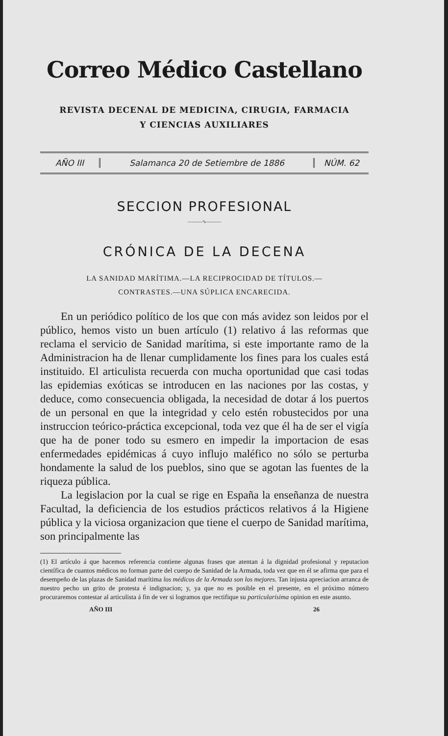Correo Médico Castellano
REVISTA DECENAL DE MEDICINA, CIRUGIA, FARMACIA
Y CIENCIAS AUXILIARES
AÑO III Salamanca 20 de Setiembre de 1886
NÚM. 62
SECCION PROFESIONAL
———∿———
CRÓNICA DE LA DECENA
LA SANIDAD MARÍTIMA.—LA RECIPROCIDAD DE TÍTULOS.—
CONTRASTES.—UNA SÚPLICA ENCARECIDA.
En un periódico político de los que con más avidez son leidos por el público, hemos visto un buen artículo (1) relativo á las reformas que reclama el servicio de Sanidad marítima, si este importante ramo de la Administracion ha de llenar cumplidamente los fines para los cuales está instituido. El articulista recuerda con mucha oportunidad que casi todas las epidemias exóticas se introducen en las naciones por las costas, y deduce, como consecuencia obligada, la necesidad de dotar á los puertos de un personal en que la integridad y celo estén robustecidos por una instruccion teórico-práctica excepcional, toda vez que él ha de ser el vigía que ha de poner todo su esmero en impedir la importacion de esas enfermedades epidémicas á cuyo influjo maléfico no sólo se perturba hondamente la salud de los pueblos, sino que se agotan las fuentes de la riqueza pública.
La legislacion por la cual se rige en España la enseñanza de nuestra Facultad, la deficiencia de los estudios prácticos relativos á la Higiene pública y la viciosa organizacion que tiene el cuerpo de Sanidad marítima, son principalmente las
(1) El artículo á que hacemos referencia contiene algunas frases que atentan á la dignidad profesional y reputacion científica de cuantos médicos no forman parte del cuerpo de Sanidad de la Armada, toda vez que en él se afirma que para el desempeño de las plazas de Sanidad marítima los médicos de la Armada son los mejores. Tan injusta apreciacion arranca de nuestro pecho un grito de protesta é indignacion; y, ya que no es posible en el presente, en el próximo número procuraremos contestar al articulista á fin de ver si logramos que rectifique su particularísima opinion en este asunto.
AÑO III 26